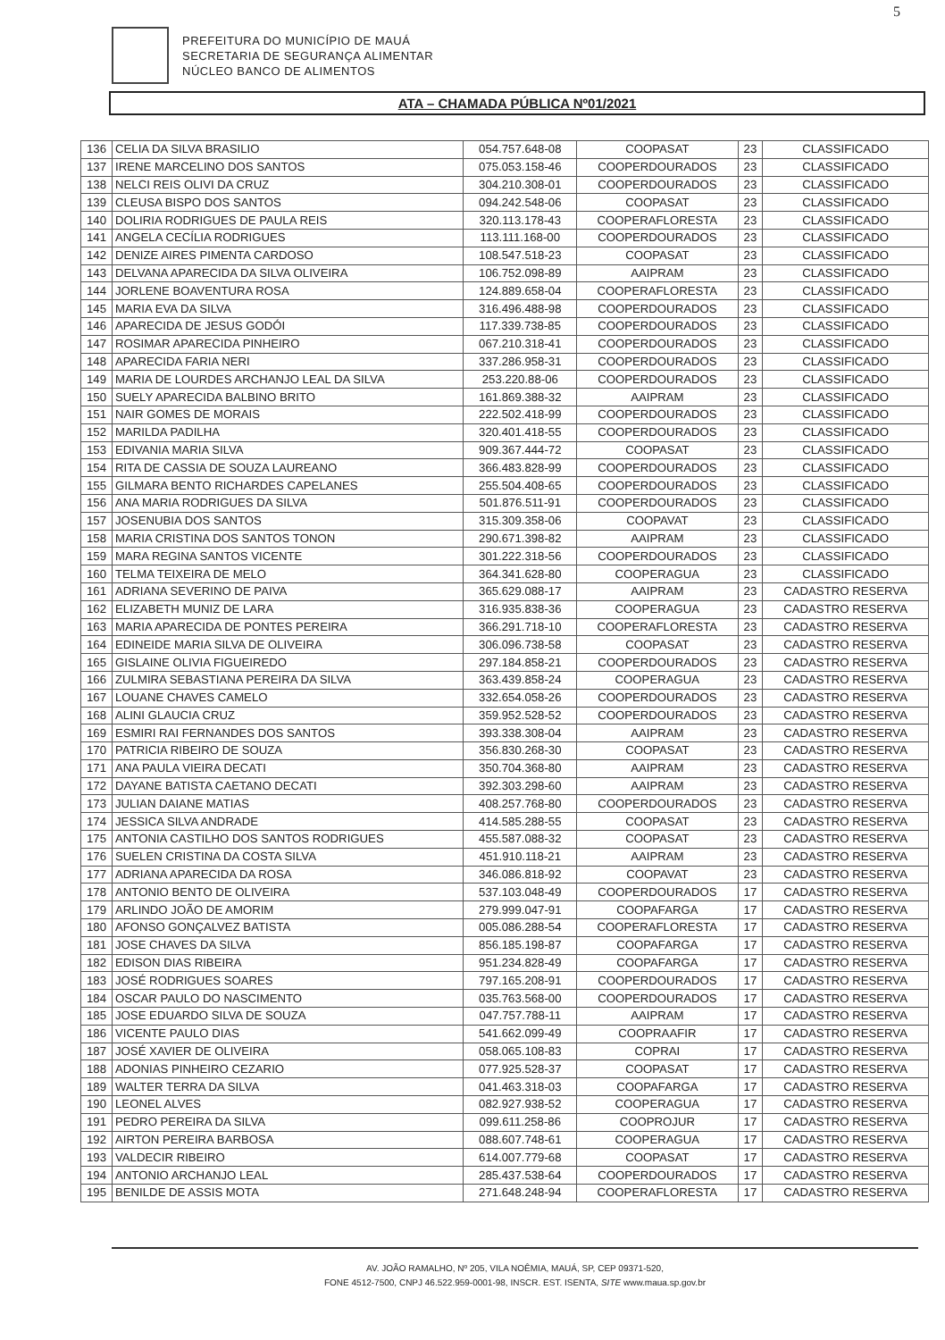5
PREFEITURA DO MUNICÍPIO DE MAUÁ
SECRETARIA DE SEGURANÇA ALIMENTAR
NÚCLEO BANCO DE ALIMENTOS
ATA – CHAMADA PÚBLICA Nº01/2021
| 136 | CELIA DA SILVA BRASILIO | 054.757.648-08 | COOPASAT | 23 | CLASSIFICADO |
| 137 | IRENE MARCELINO DOS SANTOS | 075.053.158-46 | COOPERDOURADOS | 23 | CLASSIFICADO |
| 138 | NELCI REIS OLIVI DA CRUZ | 304.210.308-01 | COOPERDOURADOS | 23 | CLASSIFICADO |
| 139 | CLEUSA BISPO DOS SANTOS | 094.242.548-06 | COOPASAT | 23 | CLASSIFICADO |
| 140 | DOLIRIA RODRIGUES DE PAULA REIS | 320.113.178-43 | COOPERAFLORESTA | 23 | CLASSIFICADO |
| 141 | ANGELA CECÍLIA RODRIGUES | 113.111.168-00 | COOPERDOURADOS | 23 | CLASSIFICADO |
| 142 | DENIZE AIRES PIMENTA CARDOSO | 108.547.518-23 | COOPASAT | 23 | CLASSIFICADO |
| 143 | DELVANA APARECIDA DA SILVA OLIVEIRA | 106.752.098-89 | AAIPRAM | 23 | CLASSIFICADO |
| 144 | JORLENE BOAVENTURA ROSA | 124.889.658-04 | COOPERAFLORESTA | 23 | CLASSIFICADO |
| 145 | MARIA EVA DA SILVA | 316.496.488-98 | COOPERDOURADOS | 23 | CLASSIFICADO |
| 146 | APARECIDA DE JESUS GODÓI | 117.339.738-85 | COOPERDOURADOS | 23 | CLASSIFICADO |
| 147 | ROSIMAR APARECIDA PINHEIRO | 067.210.318-41 | COOPERDOURADOS | 23 | CLASSIFICADO |
| 148 | APARECIDA FARIA NERI | 337.286.958-31 | COOPERDOURADOS | 23 | CLASSIFICADO |
| 149 | MARIA DE LOURDES ARCHANJO LEAL DA SILVA | 253.220.88-06 | COOPERDOURADOS | 23 | CLASSIFICADO |
| 150 | SUELY APARECIDA BALBINO BRITO | 161.869.388-32 | AAIPRAM | 23 | CLASSIFICADO |
| 151 | NAIR GOMES DE MORAIS | 222.502.418-99 | COOPERDOURADOS | 23 | CLASSIFICADO |
| 152 | MARILDA PADILHA | 320.401.418-55 | COOPERDOURADOS | 23 | CLASSIFICADO |
| 153 | EDIVANIA MARIA SILVA | 909.367.444-72 | COOPASAT | 23 | CLASSIFICADO |
| 154 | RITA DE CASSIA DE SOUZA LAUREANO | 366.483.828-99 | COOPERDOURADOS | 23 | CLASSIFICADO |
| 155 | GILMARA BENTO RICHARDES CAPELANES | 255.504.408-65 | COOPERDOURADOS | 23 | CLASSIFICADO |
| 156 | ANA MARIA RODRIGUES DA SILVA | 501.876.511-91 | COOPERDOURADOS | 23 | CLASSIFICADO |
| 157 | JOSENUBIA DOS SANTOS | 315.309.358-06 | COOPAVAT | 23 | CLASSIFICADO |
| 158 | MARIA CRISTINA DOS SANTOS TONON | 290.671.398-82 | AAIPRAM | 23 | CLASSIFICADO |
| 159 | MARA REGINA SANTOS VICENTE | 301.222.318-56 | COOPERDOURADOS | 23 | CLASSIFICADO |
| 160 | TELMA TEIXEIRA DE MELO | 364.341.628-80 | COOPERAGUA | 23 | CLASSIFICADO |
| 161 | ADRIANA SEVERINO DE PAIVA | 365.629.088-17 | AAIPRAM | 23 | CADASTRO RESERVA |
| 162 | ELIZABETH MUNIZ DE LARA | 316.935.838-36 | COOPERAGUA | 23 | CADASTRO RESERVA |
| 163 | MARIA APARECIDA DE PONTES PEREIRA | 366.291.718-10 | COOPERAFLORESTA | 23 | CADASTRO RESERVA |
| 164 | EDINEIDE MARIA SILVA DE OLIVEIRA | 306.096.738-58 | COOPASAT | 23 | CADASTRO RESERVA |
| 165 | GISLAINE OLIVIA FIGUEIREDO | 297.184.858-21 | COOPERDOURADOS | 23 | CADASTRO RESERVA |
| 166 | ZULMIRA SEBASTIANA PEREIRA DA SILVA | 363.439.858-24 | COOPERAGUA | 23 | CADASTRO RESERVA |
| 167 | LOUANE CHAVES CAMELO | 332.654.058-26 | COOPERDOURADOS | 23 | CADASTRO RESERVA |
| 168 | ALINI GLAUCIA CRUZ | 359.952.528-52 | COOPERDOURADOS | 23 | CADASTRO RESERVA |
| 169 | ESMIRI RAI FERNANDES DOS SANTOS | 393.338.308-04 | AAIPRAM | 23 | CADASTRO RESERVA |
| 170 | PATRICIA RIBEIRO DE SOUZA | 356.830.268-30 | COOPASAT | 23 | CADASTRO RESERVA |
| 171 | ANA PAULA VIEIRA DECATI | 350.704.368-80 | AAIPRAM | 23 | CADASTRO RESERVA |
| 172 | DAYANE BATISTA CAETANO DECATI | 392.303.298-60 | AAIPRAM | 23 | CADASTRO RESERVA |
| 173 | JULIAN DAIANE MATIAS | 408.257.768-80 | COOPERDOURADOS | 23 | CADASTRO RESERVA |
| 174 | JESSICA SILVA ANDRADE | 414.585.288-55 | COOPASAT | 23 | CADASTRO RESERVA |
| 175 | ANTONIA CASTILHO DOS SANTOS RODRIGUES | 455.587.088-32 | COOPASAT | 23 | CADASTRO RESERVA |
| 176 | SUELEN CRISTINA DA COSTA SILVA | 451.910.118-21 | AAIPRAM | 23 | CADASTRO RESERVA |
| 177 | ADRIANA APARECIDA DA ROSA | 346.086.818-92 | COOPAVAT | 23 | CADASTRO RESERVA |
| 178 | ANTONIO BENTO DE OLIVEIRA | 537.103.048-49 | COOPERDOURADOS | 17 | CADASTRO RESERVA |
| 179 | ARLINDO JOÃO DE AMORIM | 279.999.047-91 | COOPAFARGA | 17 | CADASTRO RESERVA |
| 180 | AFONSO GONÇALVEZ BATISTA | 005.086.288-54 | COOPERAFLORESTA | 17 | CADASTRO RESERVA |
| 181 | JOSE CHAVES DA SILVA | 856.185.198-87 | COOPAFARGA | 17 | CADASTRO RESERVA |
| 182 | EDISON DIAS RIBEIRA | 951.234.828-49 | COOPAFARGA | 17 | CADASTRO RESERVA |
| 183 | JOSÉ RODRIGUES SOARES | 797.165.208-91 | COOPERDOURADOS | 17 | CADASTRO RESERVA |
| 184 | OSCAR PAULO DO NASCIMENTO | 035.763.568-00 | COOPERDOURADOS | 17 | CADASTRO RESERVA |
| 185 | JOSE EDUARDO SILVA DE SOUZA | 047.757.788-11 | AAIPRAM | 17 | CADASTRO RESERVA |
| 186 | VICENTE PAULO DIAS | 541.662.099-49 | COOPRAAFIR | 17 | CADASTRO RESERVA |
| 187 | JOSÉ XAVIER DE OLIVEIRA | 058.065.108-83 | COPRAI | 17 | CADASTRO RESERVA |
| 188 | ADONIAS PINHEIRO CEZARIO | 077.925.528-37 | COOPASAT | 17 | CADASTRO RESERVA |
| 189 | WALTER TERRA DA SILVA | 041.463.318-03 | COOPAFARGA | 17 | CADASTRO RESERVA |
| 190 | LEONEL ALVES | 082.927.938-52 | COOPERAGUA | 17 | CADASTRO RESERVA |
| 191 | PEDRO PEREIRA DA SILVA | 099.611.258-86 | COOPROJUR | 17 | CADASTRO RESERVA |
| 192 | AIRTON PEREIRA BARBOSA | 088.607.748-61 | COOPERAGUA | 17 | CADASTRO RESERVA |
| 193 | VALDECIR RIBEIRO | 614.007.779-68 | COOPASAT | 17 | CADASTRO RESERVA |
| 194 | ANTONIO ARCHANJO LEAL | 285.437.538-64 | COOPERDOURADOS | 17 | CADASTRO RESERVA |
| 195 | BENILDE DE ASSIS MOTA | 271.648.248-94 | COOPERAFLORESTA | 17 | CADASTRO RESERVA |
AV. JOÃO RAMALHO, Nº 205, VILA NOÊMIA, MAUÁ, SP, CEP 09371-520,
FONE 4512-7500, CNPJ 46.522.959-0001-98, INSCR. EST. ISENTA, SITE www.maua.sp.gov.br